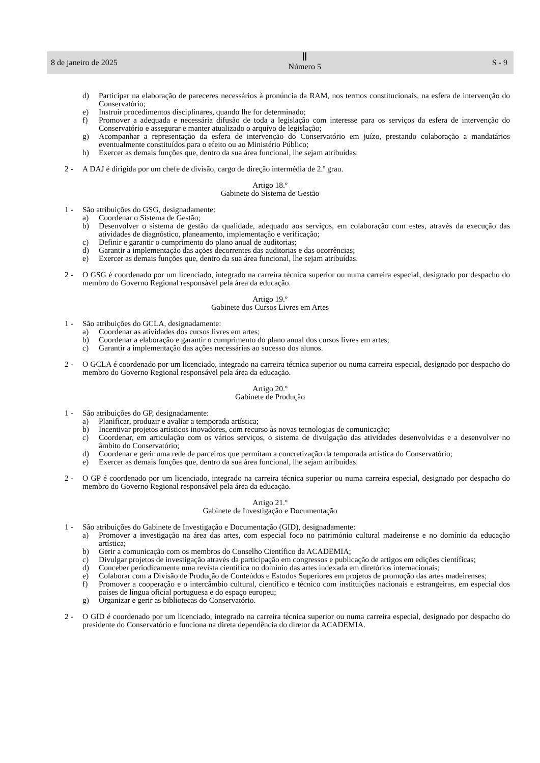8 de janeiro de 2025
Ⅱ
Número 5
S - 9
d) Participar na elaboração de pareceres necessários à pronúncia da RAM, nos termos constitucionais, na esfera de intervenção do Conservatório;
e) Instruir procedimentos disciplinares, quando lhe for determinado;
f) Promover a adequada e necessária difusão de toda a legislação com interesse para os serviços da esfera de intervenção do Conservatório e assegurar e manter atualizado o arquivo de legislação;
g) Acompanhar a representação da esfera de intervenção do Conservatório em juízo, prestando colaboração a mandatários eventualmente constituídos para o efeito ou ao Ministério Público;
h) Exercer as demais funções que, dentro da sua área funcional, lhe sejam atribuídas.
2 - A DAJ é dirigida por um chefe de divisão, cargo de direção intermédia de 2.º grau.
Artigo 18.º
Gabinete do Sistema de Gestão
1 - São atribuições do GSG, designadamente:
a) Coordenar o Sistema de Gestão;
b) Desenvolver o sistema de gestão da qualidade, adequado aos serviços, em colaboração com estes, através da execução das atividades de diagnóstico, planeamento, implementação e verificação;
c) Definir e garantir o cumprimento do plano anual de auditorias;
d) Garantir a implementação das ações decorrentes das auditorias e das ocorrências;
e) Exercer as demais funções que, dentro da sua área funcional, lhe sejam atribuídas.
2 - O GSG é coordenado por um licenciado, integrado na carreira técnica superior ou numa carreira especial, designado por despacho do membro do Governo Regional responsável pela área da educação.
Artigo 19.º
Gabinete dos Cursos Livres em Artes
1 - São atribuições do GCLA, designadamente:
a) Coordenar as atividades dos cursos livres em artes;
b) Coordenar a elaboração e garantir o cumprimento do plano anual dos cursos livres em artes;
c) Garantir a implementação das ações necessárias ao sucesso dos alunos.
2 - O GCLA é coordenado por um licenciado, integrado na carreira técnica superior ou numa carreira especial, designado por despacho do membro do Governo Regional responsável pela área da educação.
Artigo 20.º
Gabinete de Produção
1 - São atribuições do GP, designadamente:
a) Planificar, produzir e avaliar a temporada artística;
b) Incentivar projetos artísticos inovadores, com recurso às novas tecnologias de comunicação;
c) Coordenar, em articulação com os vários serviços, o sistema de divulgação das atividades desenvolvidas e a desenvolver no âmbito do Conservatório;
d) Coordenar e gerir uma rede de parceiros que permitam a concretização da temporada artística do Conservatório;
e) Exercer as demais funções que, dentro da sua área funcional, lhe sejam atribuídas.
2 - O GP é coordenado por um licenciado, integrado na carreira técnica superior ou numa carreira especial, designado por despacho do membro do Governo Regional responsável pela área da educação.
Artigo 21.º
Gabinete de Investigação e Documentação
1 - São atribuições do Gabinete de Investigação e Documentação (GID), designadamente:
a) Promover a investigação na área das artes, com especial foco no património cultural madeirense e no domínio da educação artística;
b) Gerir a comunicação com os membros do Conselho Científico da ACADEMIA;
c) Divulgar projetos de investigação através da participação em congressos e publicação de artigos em edições científicas;
d) Conceber periodicamente uma revista científica no domínio das artes indexada em diretórios internacionais;
e) Colaborar com a Divisão de Produção de Conteúdos e Estudos Superiores em projetos de promoção das artes madeirenses;
f) Promover a cooperação e o intercâmbio cultural, científico e técnico com instituições nacionais e estrangeiras, em especial dos países de língua oficial portuguesa e do espaço europeu;
g) Organizar e gerir as bibliotecas do Conservatório.
2 - O GID é coordenado por um licenciado, integrado na carreira técnica superior ou numa carreira especial, designado por despacho do presidente do Conservatório e funciona na direta dependência do diretor da ACADEMIA.